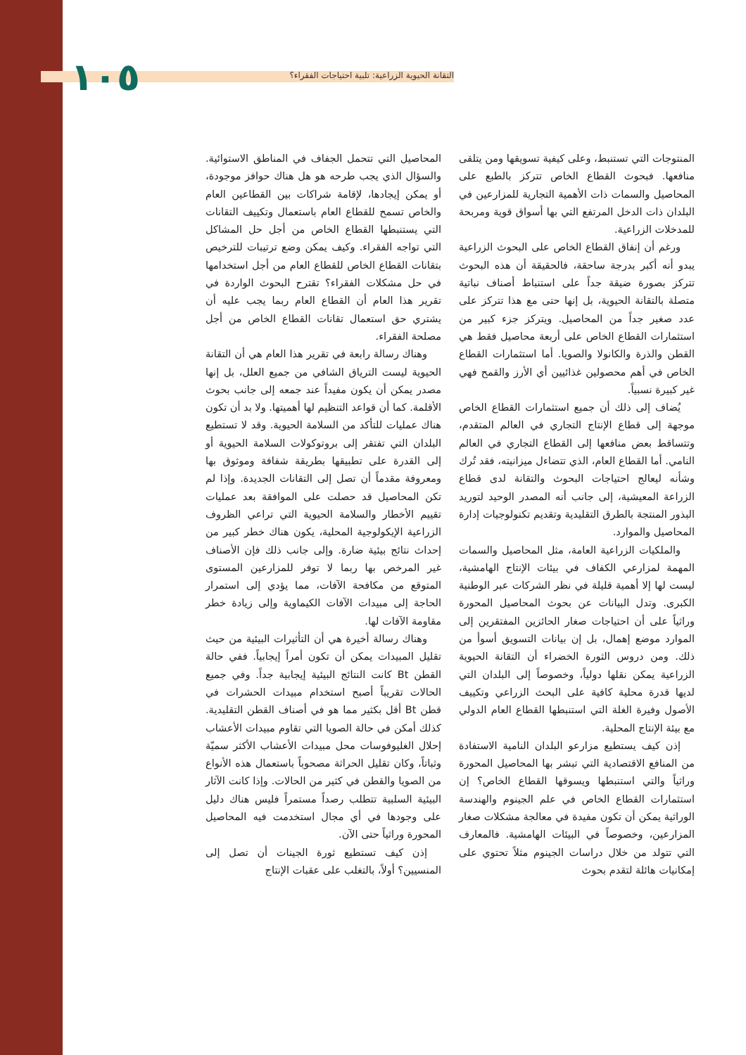التقانة الحيوية الزراعية: تلبية احتياجات الفقراء؟ ١٠٥
المنتوجات التي تستنبط، وعلى كيفية تسويقها ومن يتلقى منافعها. فبحوث القطاع الخاص تتركز بالطبع على المحاصيل والسمات ذات الأهمية التجارية للمزارعين في البلدان ذات الدخل المرتفع التي بها أسواق قوية ومربحة للمدخلات الزراعية.
ورغم أن إنفاق القطاع الخاص على البحوث الزراعية يبدو أنه أكبر بدرجة ساحقة، فالحقيقة أن هذه البحوث تتركز بصورة ضيقة جداً على استنباط أصناف نباتية متصلة بالتقانة الحيوية، بل إنها حتى مع هذا تتركز على عدد صغير جداً من المحاصيل. ويتركز جزء كبير من استثمارات القطاع الخاص على أربعة محاصيل فقط هي القطن والذرة والكانولا والصويا. أما استثمارات القطاع الخاص في أهم محصولين غذائيين أي الأرز والقمح فهي غير كبيرة نسبياً.
يُضاف إلى ذلك أن جميع استثمارات القطاع الخاص موجهة إلى قطاع الإنتاج التجاري في العالم المتقدم، وتتساقط بعض منافعها إلى القطاع التجاري في العالم النامي. أما القطاع العام، الذي تتضاءل ميزانيته، فقد تُرك وشأنه ليعالج احتياجات البحوث والتقانة لدى قطاع الزراعة المعيشية، إلى جانب أنه المصدر الوحيد لتوريد البذور المنتجة بالطرق التقليدية وتقديم تكنولوجيات إدارة المحاصيل والموارد.
والملكيات الزراعية العامة، مثل المحاصيل والسمات المهمة لمزارعي الكفاف في بيئات الإنتاج الهامشية، ليست لها إلا أهمية قليلة في نظر الشركات عبر الوطنية الكبرى. وتدل البيانات عن بحوث المحاصيل المحورة وراثياً على أن احتياجات صغار الحائزين المفتقرين إلى الموارد موضع إهمال، بل إن بيانات التسويق أسوأ من ذلك. ومن دروس الثورة الخضراء أن التقانة الحيوية الزراعية يمكن نقلها دولياً، وخصوصاً إلى البلدان التي لديها قدرة محلية كافية على البحث الزراعي وتكييف الأصول وفيرة الغلة التي استنبطها القطاع العام الدولي مع بيئة الإنتاج المحلية.
إذن كيف يستطيع مزارعو البلدان النامية الاستفادة من المنافع الاقتصادية التي تبشر بها المحاصيل المحورة وراثياً والتي استنبطها ويسوقها القطاع الخاص؟ إن استثمارات القطاع الخاص في علم الجينوم والهندسة الوراثية يمكن أن تكون مفيدة في معالجة مشكلات صغار المزارعين، وخصوصاً في البيئات الهامشية. فالمعارف التي تتولد من خلال دراسات الجينوم مثلاً تحتوي على إمكانيات هائلة لتقدم بحوث
المحاصيل التي تتحمل الجفاف في المناطق الاستوائية. والسؤال الذي يجب طرحه هو هل هناك حوافز موجودة، أو يمكن إيجادها، لإقامة شراكات بين القطاعين العام والخاص تسمح للقطاع العام باستعمال وتكييف التقانات التي يستنبطها القطاع الخاص من أجل حل المشاكل التي تواجه الفقراء. وكيف يمكن وضع ترتيبات للترخيص بتقانات القطاع الخاص للقطاع العام من أجل استخدامها في حل مشكلات الفقراء؟ تقترح البحوث الواردة في تقرير هذا العام أن القطاع العام ربما يجب عليه أن يشتري حق استعمال تقانات القطاع الخاص من أجل مصلحة الفقراء.
وهناك رسالة رابعة في تقرير هذا العام هي أن التقانة الحيوية ليست الترياق الشافي من جميع العلل، بل إنها مصدر يمكن أن يكون مفيداً عند جمعه إلى جانب بحوث الأقلمة. كما أن قواعد التنظيم لها أهميتها. ولا بد أن تكون هناك عمليات للتأكد من السلامة الحيوية. وقد لا تستطيع البلدان التي تفتقر إلى بروتوكولات السلامة الحيوية أو إلى القدرة على تطبيقها بطريقة شفافة وموثوق بها ومعروفة مقدماً أن تصل إلى التقانات الجديدة. وإذا لم تكن المحاصيل قد حصلت على الموافقة بعد عمليات تقييم الأخطار والسلامة الحيوية التي تراعي الظروف الزراعية الإيكولوجية المحلية، يكون هناك خطر كبير من إحداث نتائج بيئية ضارة. وإلى جانب ذلك فإن الأصناف غير المرخص بها ربما لا توفر للمزارعين المستوى المتوقع من مكافحة الآفات، مما يؤدي إلى استمرار الحاجة إلى مبيدات الآفات الكيماوية وإلى زيادة خطر مقاومة الآفات لها.
وهناك رسالة أخيرة هي أن التأثيرات البيئية من حيث تقليل المبيدات يمكن أن تكون أمراً إيجابياً. ففي حالة القطن Bt كانت النتائج البيئية إيجابية جداً. وفي جميع الحالات تقريباً أصبح استخدام مبيدات الحشرات في قطن Bt أقل بكثير مما هو في أصناف القطن التقليدية. كذلك أمكن في حالة الصويا التي تقاوم مبيدات الأعشاب إحلال الغليوفوسات محل مبيدات الأعشاب الأكثر سميّة وثباتاً، وكان تقليل الحراثة مصحوباً باستعمال هذه الأنواع من الصويا والقطن في كثير من الحالات. وإذا كانت الآثار البيئية السلبية تتطلب رصداً مستمراً فليس هناك دليل على وجودها في أي مجال استخدمت فيه المحاصيل المحورة وراثياً حتى الآن.
إذن كيف تستطيع ثورة الجينات أن تصل إلى المنسيين؟ أولاً، بالتغلب على عقبات الإنتاج